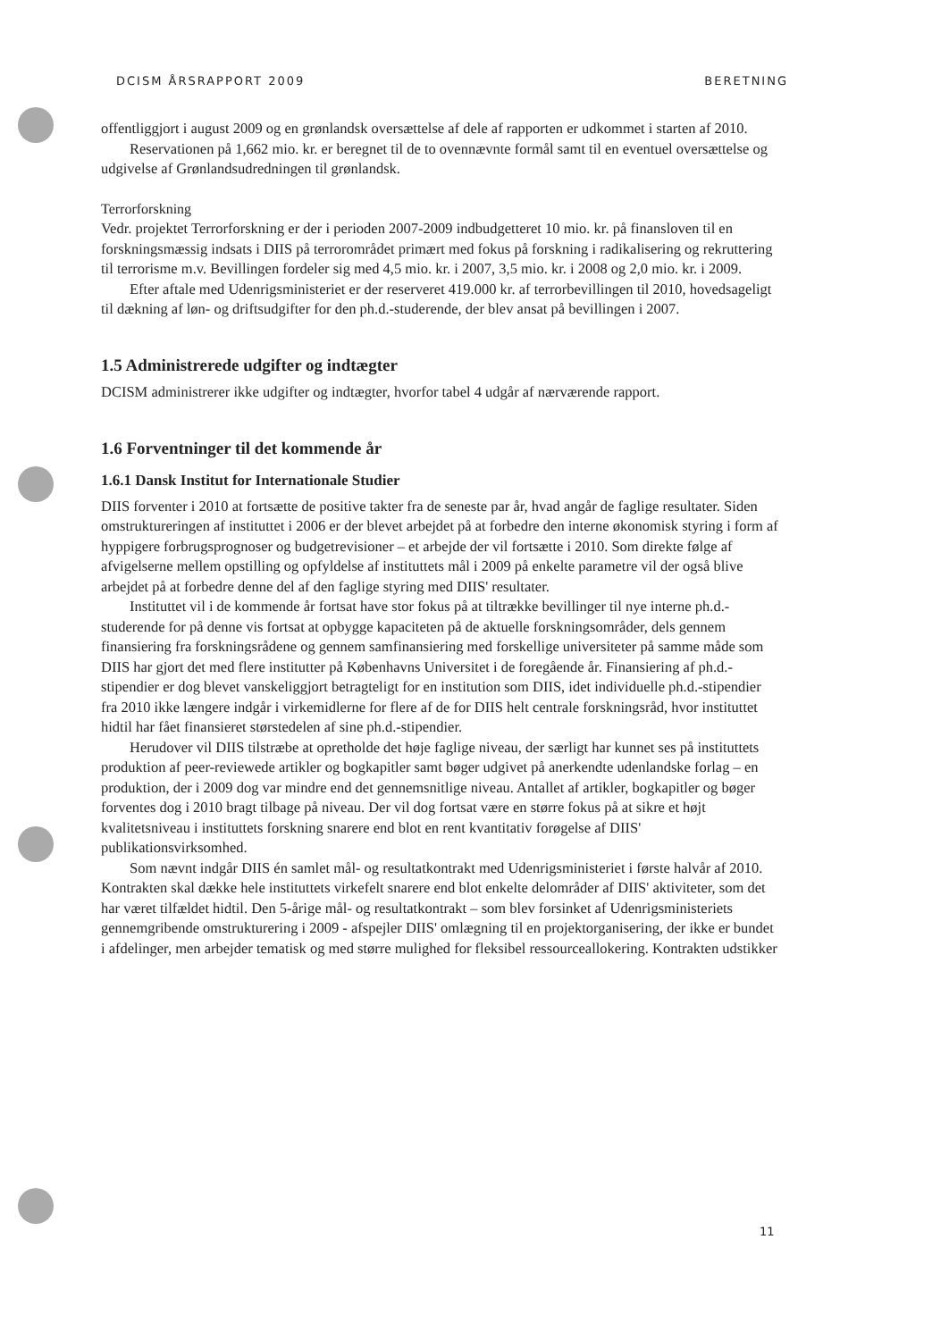DCISM ÅRSRAPPORT 2009 BERETNING
offentliggjort i august 2009 og en grønlandsk oversættelse af dele af rapporten er udkommet i starten af 2010.
Reservationen på 1,662 mio. kr. er beregnet til de to ovennævnte formål samt til en eventuel oversættelse og udgivelse af Grønlandsudredningen til grønlandsk.
Terrorforskning
Vedr. projektet Terrorforskning er der i perioden 2007-2009 indbudgetteret 10 mio. kr. på finansloven til en forskningsmæssig indsats i DIIS på terrorområdet primært med fokus på forskning i radikalisering og rekruttering til terrorisme m.v. Bevillingen fordeler sig med 4,5 mio. kr. i 2007, 3,5 mio. kr. i 2008 og 2,0 mio. kr. i 2009.
Efter aftale med Udenrigsministeriet er der reserveret 419.000 kr. af terrorbevillingen til 2010, hovedsageligt til dækning af løn- og driftsudgifter for den ph.d.-studerende, der blev ansat på bevillingen i 2007.
1.5 Administrerede udgifter og indtægter
DCISM administrerer ikke udgifter og indtægter, hvorfor tabel 4 udgår af nærværende rapport.
1.6 Forventninger til det kommende år
1.6.1 Dansk Institut for Internationale Studier
DIIS forventer i 2010 at fortsætte de positive takter fra de seneste par år, hvad angår de faglige resultater. Siden omstruktureringen af instituttet i 2006 er der blevet arbejdet på at forbedre den interne økonomisk styring i form af hyppigere forbrugsprognoser og budgetrevisioner – et arbejde der vil fortsætte i 2010. Som direkte følge af afvigelserne mellem opstilling og opfyldelse af instituttets mål i 2009 på enkelte parametre vil der også blive arbejdet på at forbedre denne del af den faglige styring med DIIS' resultater.
Instituttet vil i de kommende år fortsat have stor fokus på at tiltrække bevillinger til nye interne ph.d.-studerende for på denne vis fortsat at opbygge kapaciteten på de aktuelle forskningsområder, dels gennem finansiering fra forskningsrådene og gennem samfinansiering med forskellige universiteter på samme måde som DIIS har gjort det med flere institutter på Københavns Universitet i de foregående år. Finansiering af ph.d.-stipendier er dog blevet vanskeliggjort betragteligt for en institution som DIIS, idet individuelle ph.d.-stipendier fra 2010 ikke længere indgår i virkemidlerne for flere af de for DIIS helt centrale forskningsråd, hvor instituttet hidtil har fået finansieret størstedelen af sine ph.d.-stipendier.
Herudover vil DIIS tilstræbe at opretholde det høje faglige niveau, der særligt har kunnet ses på instituttets produktion af peer-reviewede artikler og bogkapitler samt bøger udgivet på anerkendte udenlandske forlag – en produktion, der i 2009 dog var mindre end det gennemsnitlige niveau. Antallet af artikler, bogkapitler og bøger forventes dog i 2010 bragt tilbage på niveau. Der vil dog fortsat være en større fokus på at sikre et højt kvalitetsniveau i instituttets forskning snarere end blot en rent kvantitativ forøgelse af DIIS' publikationsvirksomhed.
Som nævnt indgår DIIS én samlet mål- og resultatkontrakt med Udenrigsministeriet i første halvår af 2010. Kontrakten skal dække hele instituttets virkefelt snarere end blot enkelte delområder af DIIS' aktiviteter, som det har været tilfældet hidtil. Den 5-årige mål- og resultatkontrakt – som blev forsinket af Udenrigsministeriets gennemgribende omstrukturering i 2009 - afspejler DIIS' omlægning til en projektorganisering, der ikke er bundet i afdelinger, men arbejder tematisk og med større mulighed for fleksibel ressourceallokering. Kontrakten udstikker
11